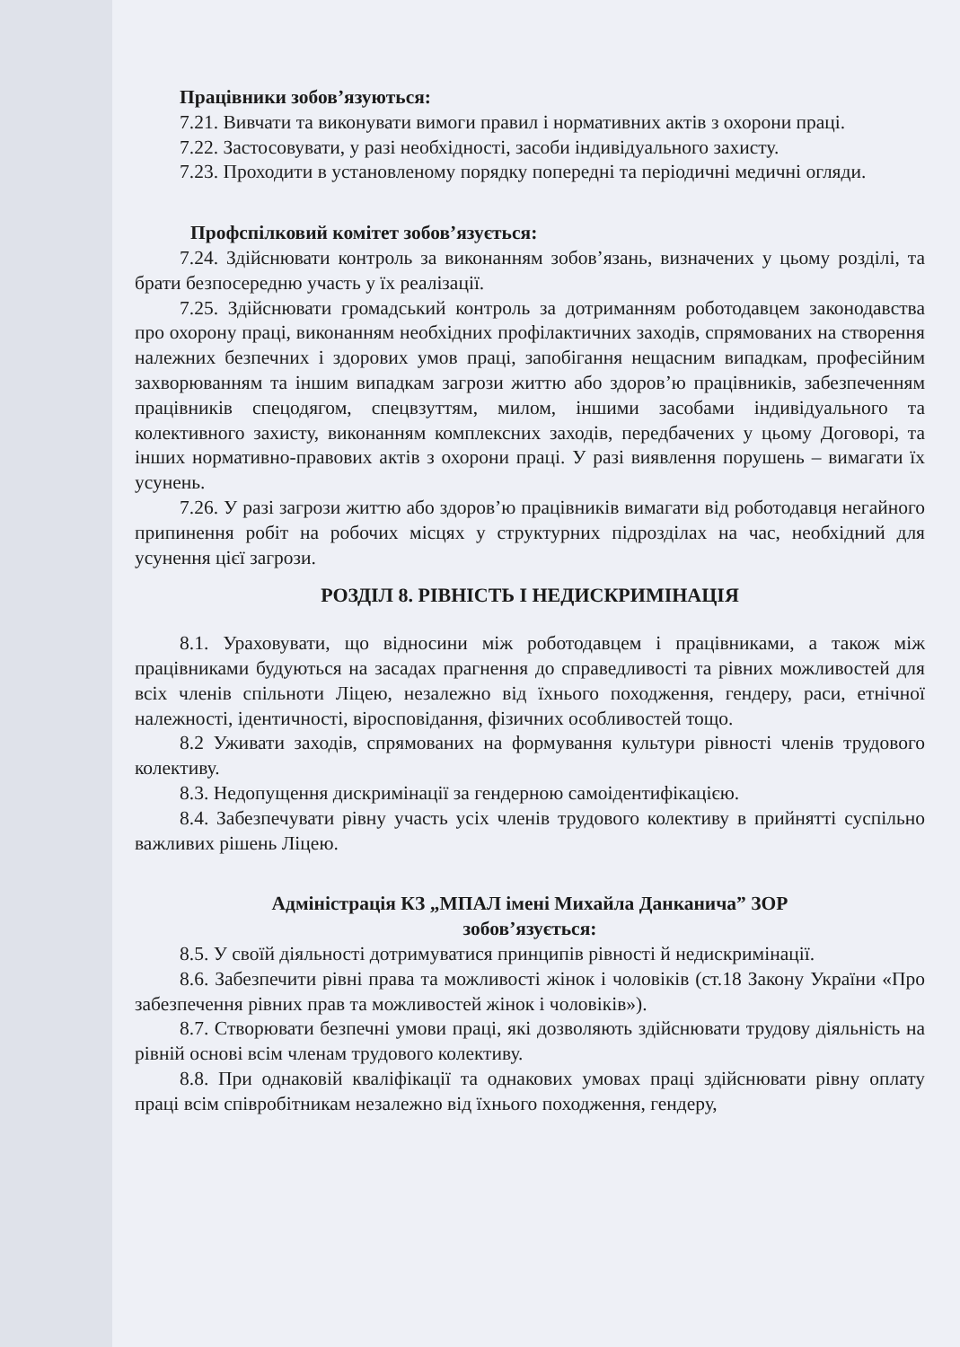Працівники зобов’язуються:
7.21. Вивчати та виконувати вимоги правил і нормативних актів з охорони праці.
7.22. Застосовувати, у разі необхідності, засоби індивідуального захисту.
7.23. Проходити в установленому порядку попередні та періодичні медичні огляди.
Профспілковий комітет зобов’язується:
7.24. Здійснювати контроль за виконанням зобов’язань, визначених у цьому розділі, та брати безпосередню участь у їх реалізації.
7.25. Здійснювати громадський контроль за дотриманням роботодавцем законодавства про охорону праці, виконанням необхідних профілактичних заходів, спрямованих на створення належних безпечних і здорових умов праці, запобігання нещасним випадкам, професійним захворюванням та іншим випадкам загрози життю або здоров’ю працівників, забезпеченням працівників спецодягом, спецвзуттям, милом, іншими засобами індивідуального та колективного захисту, виконанням комплексних заходів, передбачених у цьому Договорі, та інших нормативно-правових актів з охорони праці. У разі виявлення порушень – вимагати їх усунень.
7.26. У разі загрози життю або здоров’ю працівників вимагати від роботодавця негайного припинення робіт на робочих місцях у структурних підрозділах на час, необхідний для усунення цієї загрози.
РОЗДІЛ 8. РІВНІСТЬ І НЕДИСКРИМІНАЦІЯ
8.1. Ураховувати, що відносини між роботодавцем і працівниками, а також між працівниками будуються на засадах прагнення до справедливості та рівних можливостей для всіх членів спільноти Ліцею, незалежно від їхнього походження, гендеру, раси, етнічної належності, ідентичності, віросповідання, фізичних особливостей тощо.
8.2 Уживати заходів, спрямованих на формування культури рівності членів трудового колективу.
8.3. Недопущення дискримінації за гендерною самоідентифікацією.
8.4. Забезпечувати рівну участь усіх членів трудового колективу в прийнятті суспільно важливих рішень Ліцею.
Адміністрація КЗ „МПАЛ імені Михайла Данканича” ЗОР
зобов’язується:
8.5. У своїй діяльності дотримуватися принципів рівності й недискримінації.
8.6. Забезпечити рівні права та можливості жінок і чоловіків (ст.18 Закону України «Про забезпечення рівних прав та можливостей жінок і чоловіків»).
8.7. Створювати безпечні умови праці, які дозволяють здійснювати трудову діяльність на рівній основі всім членам трудового колективу.
8.8. При однаковій кваліфікації та однакових умовах праці здійснювати рівну оплату праці всім співробітникам незалежно від їхнього походження, гендеру,